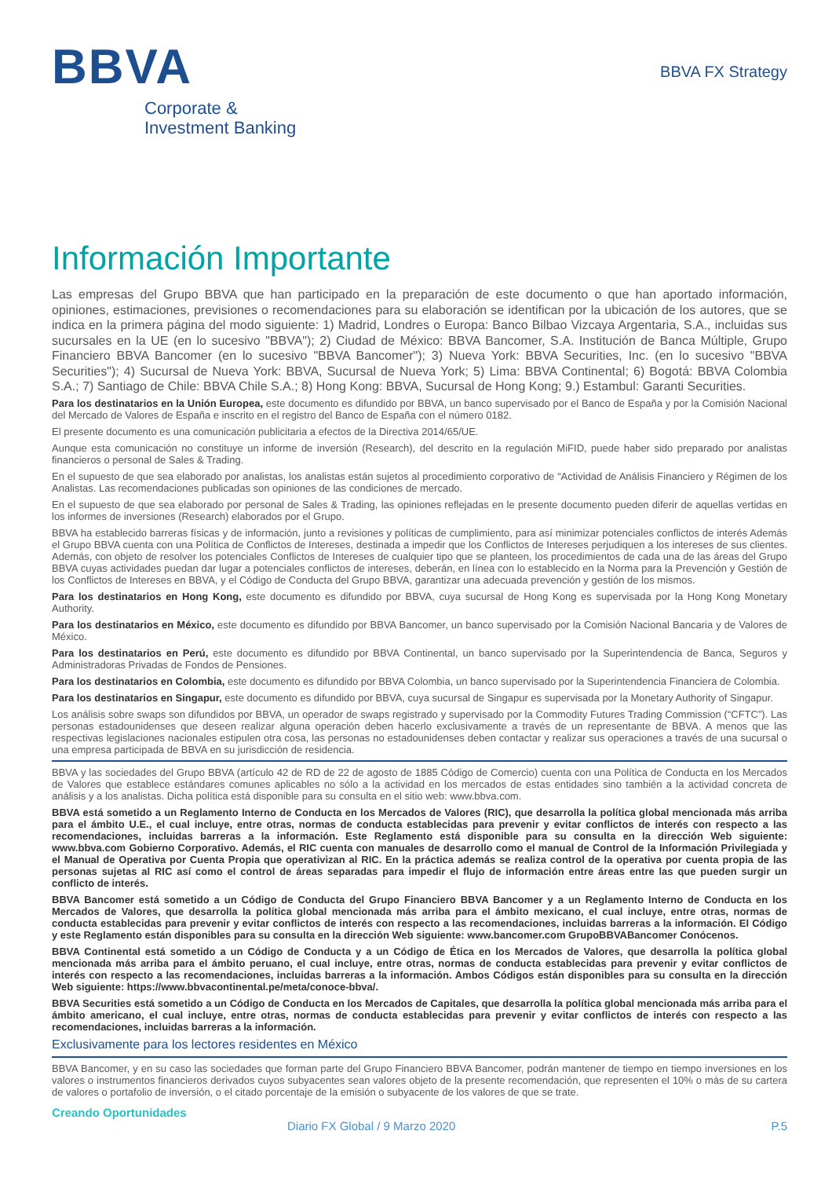BBVA
Corporate &
Investment Banking
BBVA FX Strategy
Información Importante
Las empresas del Grupo BBVA que han participado en la preparación de este documento o que han aportado información, opiniones, estimaciones, previsiones o recomendaciones para su elaboración se identifican por la ubicación de los autores, que se indica en la primera página del modo siguiente: 1) Madrid, Londres o Europa: Banco Bilbao Vizcaya Argentaria, S.A., incluidas sus sucursales en la UE (en lo sucesivo "BBVA"); 2) Ciudad de México: BBVA Bancomer, S.A. Institución de Banca Múltiple, Grupo Financiero BBVA Bancomer (en lo sucesivo "BBVA Bancomer"); 3) Nueva York: BBVA Securities, Inc. (en lo sucesivo "BBVA Securities"); 4) Sucursal de Nueva York: BBVA, Sucursal de Nueva York; 5) Lima: BBVA Continental; 6) Bogotá: BBVA Colombia S.A.; 7) Santiago de Chile: BBVA Chile S.A.; 8) Hong Kong: BBVA, Sucursal de Hong Kong; 9.) Estambul: Garanti Securities.
Para los destinatarios en la Unión Europea, este documento es difundido por BBVA, un banco supervisado por el Banco de España y por la Comisión Nacional del Mercado de Valores de España e inscrito en el registro del Banco de España con el número 0182.
El presente documento es una comunicación publicitaria a efectos de la Directiva 2014/65/UE.
Aunque esta comunicación no constituye un informe de inversión (Research), del descrito en la regulación MiFID, puede haber sido preparado por analistas financieros o personal de Sales & Trading.
En el supuesto de que sea elaborado por analistas, los analistas están sujetos al procedimiento corporativo de “Actividad de Análisis Financiero y Régimen de los Analistas. Las recomendaciones publicadas son opiniones de las condiciones de mercado.
En el supuesto de que sea elaborado por personal de Sales & Trading, las opiniones reflejadas en le presente documento pueden diferir de aquellas vertidas en los informes de inversiones (Research) elaborados por el Grupo.
BBVA ha establecido barreras físicas y de información, junto a revisiones y políticas de cumplimiento, para así minimizar potenciales conflictos de interés Además el Grupo BBVA cuenta con una Política de Conflictos de Intereses, destinada a impedir que los Conflictos de Intereses perjudiquen a los intereses de sus clientes. Además, con objeto de resolver los potenciales Conflictos de Intereses de cualquier tipo que se planteen, los procedimientos de cada una de las áreas del Grupo BBVA cuyas actividades puedan dar lugar a potenciales conflictos de intereses, deberán, en línea con lo establecido en la Norma para la Prevención y Gestión de los Conflictos de Intereses en BBVA, y el Código de Conducta del Grupo BBVA, garantizar una adecuada prevención y gestión de los mismos.
Para los destinatarios en Hong Kong, este documento es difundido por BBVA, cuya sucursal de Hong Kong es supervisada por la Hong Kong Monetary Authority.
Para los destinatarios en México, este documento es difundido por BBVA Bancomer, un banco supervisado por la Comisión Nacional Bancaria y de Valores de México.
Para los destinatarios en Perú, este documento es difundido por BBVA Continental, un banco supervisado por la Superintendencia de Banca, Seguros y Administradoras Privadas de Fondos de Pensiones.
Para los destinatarios en Colombia, este documento es difundido por BBVA Colombia, un banco supervisado por la Superintendencia Financiera de Colombia.
Para los destinatarios en Singapur, este documento es difundido por BBVA, cuya sucursal de Singapur es supervisada por la Monetary Authority of Singapur.
Los análisis sobre swaps son difundidos por BBVA, un operador de swaps registrado y supervisado por la Commodity Futures Trading Commission (“CFTC”). Las personas estadounidenses que deseen realizar alguna operación deben hacerlo exclusivamente a través de un representante de BBVA. A menos que las respectivas legislaciones nacionales estipulen otra cosa, las personas no estadounidenses deben contactar y realizar sus operaciones a través de una sucursal o una empresa participada de BBVA en su jurisdicción de residencia.
BBVA y las sociedades del Grupo BBVA (artículo 42 de RD de 22 de agosto de 1885 Código de Comercio) cuenta con una Política de Conducta en los Mercados de Valores que establece estándares comunes aplicables no sólo a la actividad en los mercados de estas entidades sino también a la actividad concreta de análisis y a los analistas. Dicha política está disponible para su consulta en el sitio web: www.bbva.com.
BBVA está sometido a un Reglamento Interno de Conducta en los Mercados de Valores (RIC), que desarrolla la política global mencionada más arriba para el ámbito U.E., el cual incluye, entre otras, normas de conducta establecidas para prevenir y evitar conflictos de interés con respecto a las recomendaciones, incluidas barreras a la información. Este Reglamento está disponible para su consulta en la dirección Web siguiente: www.bbva.com Gobierno Corporativo. Además, el RIC cuenta con manuales de desarrollo como el manual de Control de la Información Privilegiada y el Manual de Operativa por Cuenta Propia que operativizan al RIC. En la práctica además se realiza control de la operativa por cuenta propia de las personas sujetas al RIC así como el control de áreas separadas para impedir el flujo de información entre áreas entre las que pueden surgir un conflicto de interés.
BBVA Bancomer está sometido a un Código de Conducta del Grupo Financiero BBVA Bancomer y a un Reglamento Interno de Conducta en los Mercados de Valores, que desarrolla la política global mencionada más arriba para el ámbito mexicano, el cual incluye, entre otras, normas de conducta establecidas para prevenir y evitar conflictos de interés con respecto a las recomendaciones, incluidas barreras a la información. El Código y este Reglamento están disponibles para su consulta en la dirección Web siguiente: www.bancomer.com GrupoBBVABancomer Conócenos.
BBVA Continental está sometido a un Código de Conducta y a un Código de Ética en los Mercados de Valores, que desarrolla la política global mencionada más arriba para el ámbito peruano, el cual incluye, entre otras, normas de conducta establecidas para prevenir y evitar conflictos de interés con respecto a las recomendaciones, incluidas barreras a la información. Ambos Códigos están disponibles para su consulta en la dirección Web siguiente: https://www.bbvacontinental.pe/meta/conoce-bbva/.
BBVA Securities está sometido a un Código de Conducta en los Mercados de Capitales, que desarrolla la política global mencionada más arriba para el ámbito americano, el cual incluye, entre otras, normas de conducta establecidas para prevenir y evitar conflictos de interés con respecto a las recomendaciones, incluidas barreras a la información.
Exclusivamente para los lectores residentes en México
BBVA Bancomer, y en su caso las sociedades que forman parte del Grupo Financiero BBVA Bancomer, podrán mantener de tiempo en tiempo inversiones en los valores o instrumentos financieros derivados cuyos subyacentes sean valores objeto de la presente recomendación, que representen el 10% o más de su cartera de valores o portafolio de inversión, o el citado porcentaje de la emisión o subyacente de los valores de que se trate.
Creando Oportunidades
Diario FX Global / 9 Marzo 2020 P.5